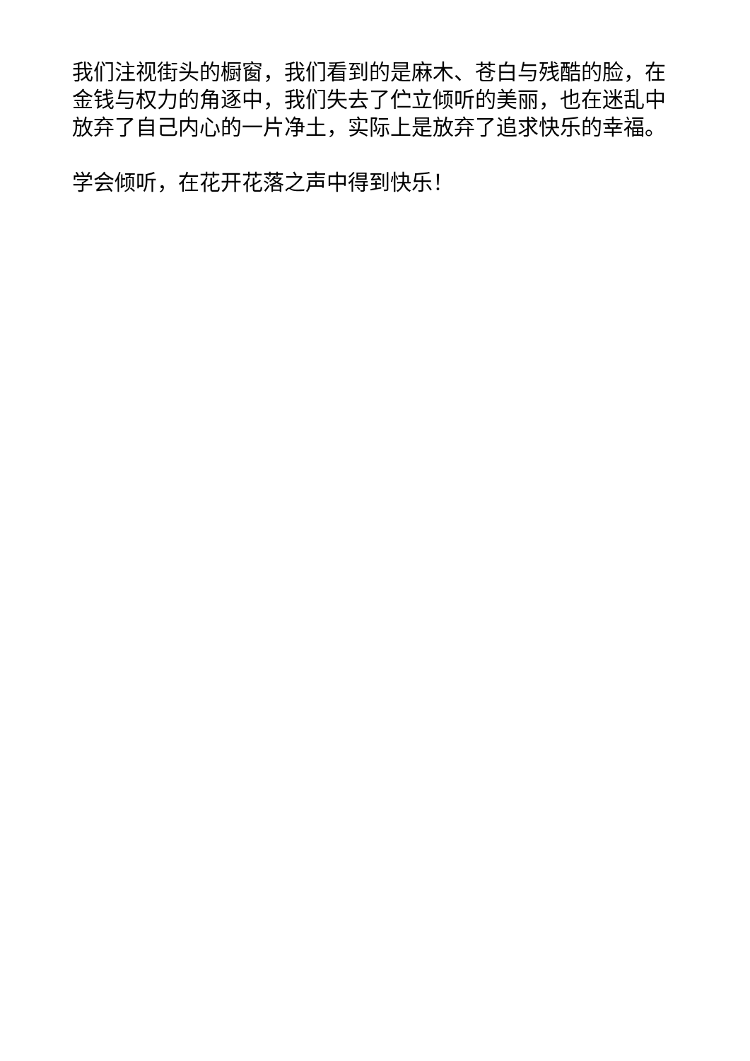我们注视街头的橱窗，我们看到的是麻木、苍白与残酷的脸，在金钱与权力的角逐中，我们失去了伫立倾听的美丽，也在迷乱中放弃了自己内心的一片净土，实际上是放弃了追求快乐的幸福。
学会倾听，在花开花落之声中得到快乐！